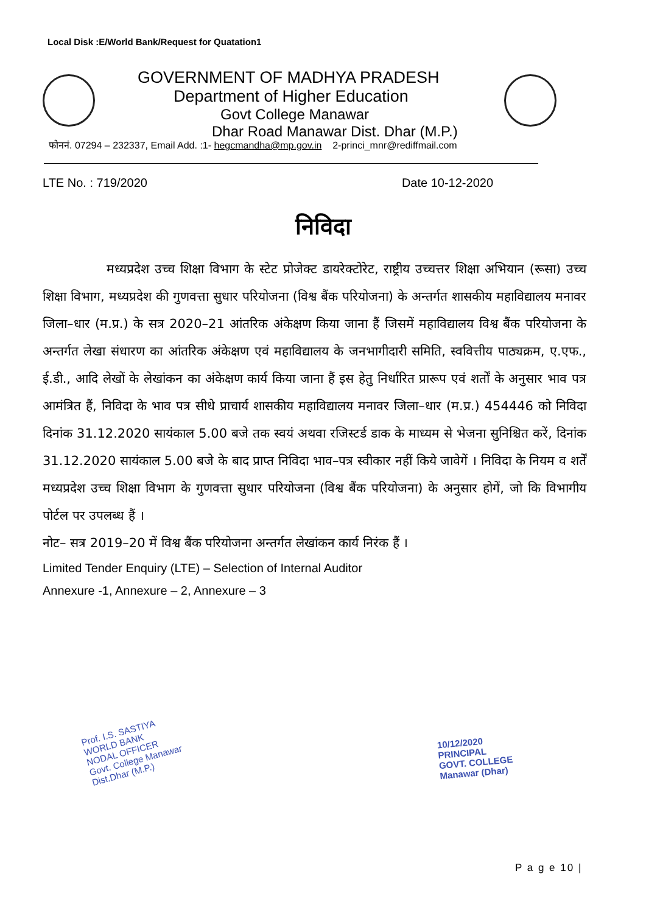Local Disk :E/World Bank/Request for Quatation1
GOVERNMENT OF MADHYA PRADESH
Department of Higher Education
Govt College Manawar
Dhar Road Manawar Dist. Dhar (M.P.)
फोननं. 07294 – 232337, Email Add. :1- hegcmandha@mp.gov.in 2-princi_mnr@rediffmail.com
LTE No. : 719/2020 Date 10-12-2020
निविदा
     मध्यप्रदेश उच्च शिक्षा विभाग के स्टेट प्रोजेक्ट डायरेक्टोरेट, राष्ट्रीय उच्चत्तर शिक्षा अभियान (रूसा) उच्च शिक्षा विभाग, मध्यप्रदेश की गुणवत्ता सुधार परियोजना (विश्व बैंक परियोजना) के अन्तर्गत शासकीय महाविद्यालय मनावर जिला–धार (म.प्र.) के सत्र 2020–21 आंतरिक अंकेक्षण किया जाना हैं जिसमें महाविद्यालय विश्व बैंक परियोजना के अन्तर्गत लेखा संधारण का आंतरिक अंकेक्षण एवं महाविद्यालय के जनभागीदारी समिति, स्ववित्तीय पाठ्यक्रम, ए.एफ., ई.डी., आदि लेखों के लेखांकन का अंकेक्षण कार्य किया जाना हैं इस हेतु निर्धारित प्रारूप एवं शर्तों के अनुसार भाव पत्र आमंत्रित हैं, निविदा के भाव पत्र सीधे प्राचार्य शासकीय महाविद्यालय मनावर जिला–धार (म.प्र.) 454446 को निविदा दिनांक 31.12.2020 सायंकाल 5.00 बजे तक स्वयं अथवा रजिस्टर्ड डाक के माध्यम से भेजना सुनिश्चित करें, दिनांक 31.12.2020 सायंकाल 5.00 बजे के बाद प्राप्त निविदा भाव–पत्र स्वीकार नहीं किये जावेगें । निविदा के नियम व शर्तें मध्यप्रदेश उच्च शिक्षा विभाग के गुणवत्ता सुधार परियोजना (विश्व बैंक परियोजना) के अनुसार होगें, जो कि विभागीय पोर्टल पर उपलब्ध हैं ।
नोट– सत्र 2019–20 में विश्व बैंक परियोजना अन्तर्गत लेखांकन कार्य निरंक हैं ।
Limited Tender Enquiry (LTE) – Selection of Internal Auditor
Annexure -1, Annexure – 2, Annexure – 3
Prof. I.S. SASTIYA
WORLD BANK
NODAL OFFICER
Govt. College Manawar
Dist.Dhar (M.P.)
10/12/2020
PRINCIPAL
GOVT. COLLEGE
Manawar (Dhar)
P a g e 10 |